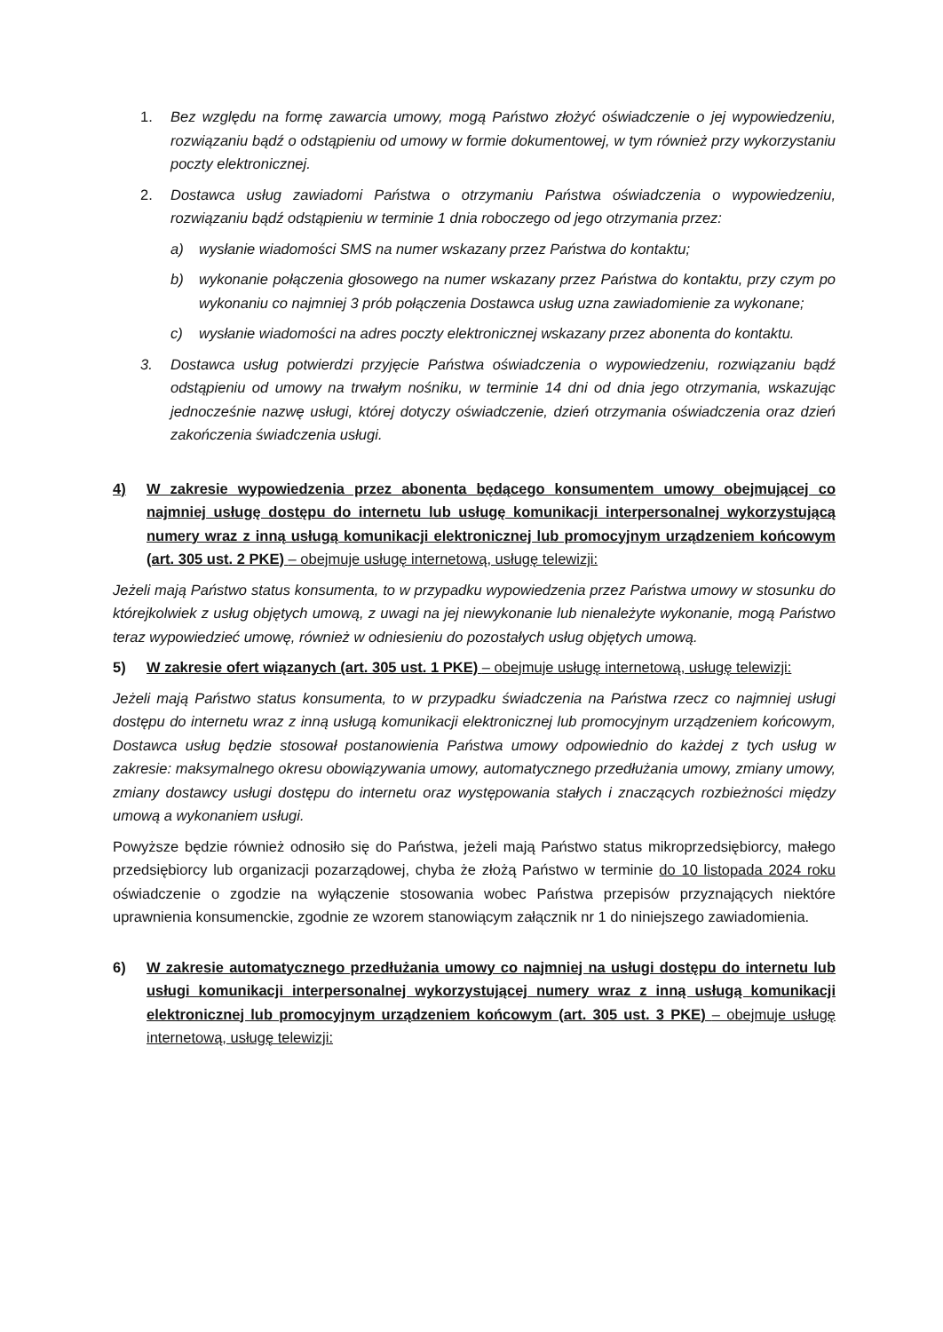1. Bez względu na formę zawarcia umowy, mogą Państwo złożyć oświadczenie o jej wypowiedzeniu, rozwiązaniu bądź o odstąpieniu od umowy w formie dokumentowej, w tym również przy wykorzystaniu poczty elektronicznej.
2. Dostawca usług zawiadomi Państwa o otrzymaniu Państwa oświadczenia o wypowiedzeniu, rozwiązaniu bądź odstąpieniu w terminie 1 dnia roboczego od jego otrzymania przez:
a) wysłanie wiadomości SMS na numer wskazany przez Państwa do kontaktu;
b) wykonanie połączenia głosowego na numer wskazany przez Państwa do kontaktu, przy czym po wykonaniu co najmniej 3 prób połączenia Dostawca usług uzna zawiadomienie za wykonane;
c) wysłanie wiadomości na adres poczty elektronicznej wskazany przez abonenta do kontaktu.
3. Dostawca usług potwierdzi przyjęcie Państwa oświadczenia o wypowiedzeniu, rozwiązaniu bądź odstąpieniu od umowy na trwałym nośniku, w terminie 14 dni od dnia jego otrzymania, wskazując jednocześnie nazwę usługi, której dotyczy oświadczenie, dzień otrzymania oświadczenia oraz dzień zakończenia świadczenia usługi.
4) W zakresie wypowiedzenia przez abonenta będącego konsumentem umowy obejmującej co najmniej usługę dostępu do internetu lub usługę komunikacji interpersonalnej wykorzystującą numery wraz z inną usługą komunikacji elektronicznej lub promocyjnym urządzeniem końcowym (art. 305 ust. 2 PKE) – obejmuje usługę internetową, usługę telewizji:
Jeżeli mają Państwo status konsumenta, to w przypadku wypowiedzenia przez Państwa umowy w stosunku do którejkolwiek z usług objętych umową, z uwagi na jej niewykonanie lub nienależyte wykonanie, mogą Państwo teraz wypowiedzieć umowę, również w odniesieniu do pozostałych usług objętych umową.
5) W zakresie ofert wiązanych (art. 305 ust. 1 PKE) – obejmuje usługę internetową, usługę telewizji:
Jeżeli mają Państwo status konsumenta, to w przypadku świadczenia na Państwa rzecz co najmniej usługi dostępu do internetu wraz z inną usługą komunikacji elektronicznej lub promocyjnym urządzeniem końcowym, Dostawca usług będzie stosował postanowienia Państwa umowy odpowiednio do każdej z tych usług w zakresie: maksymalnego okresu obowiązywania umowy, automatycznego przedłużania umowy, zmiany umowy, zmiany dostawcy usługi dostępu do internetu oraz występowania stałych i znaczących rozbieżności między umową a wykonaniem usługi.
Powyższe będzie również odnosiło się do Państwa, jeżeli mają Państwo status mikroprzedsiębiorcy, małego przedsiębiorcy lub organizacji pozarządowej, chyba że złożą Państwo w terminie do 10 listopada 2024 roku oświadczenie o zgodzie na wyłączenie stosowania wobec Państwa przepisów przyznających niektóre uprawnienia konsumenckie, zgodnie ze wzorem stanowiącym załącznik nr 1 do niniejszego zawiadomienia.
6) W zakresie automatycznego przedłużania umowy co najmniej na usługi dostępu do internetu lub usługi komunikacji interpersonalnej wykorzystującej numery wraz z inną usługą komunikacji elektronicznej lub promocyjnym urządzeniem końcowym (art. 305 ust. 3 PKE) – obejmuje usługę internetową, usługę telewizji: